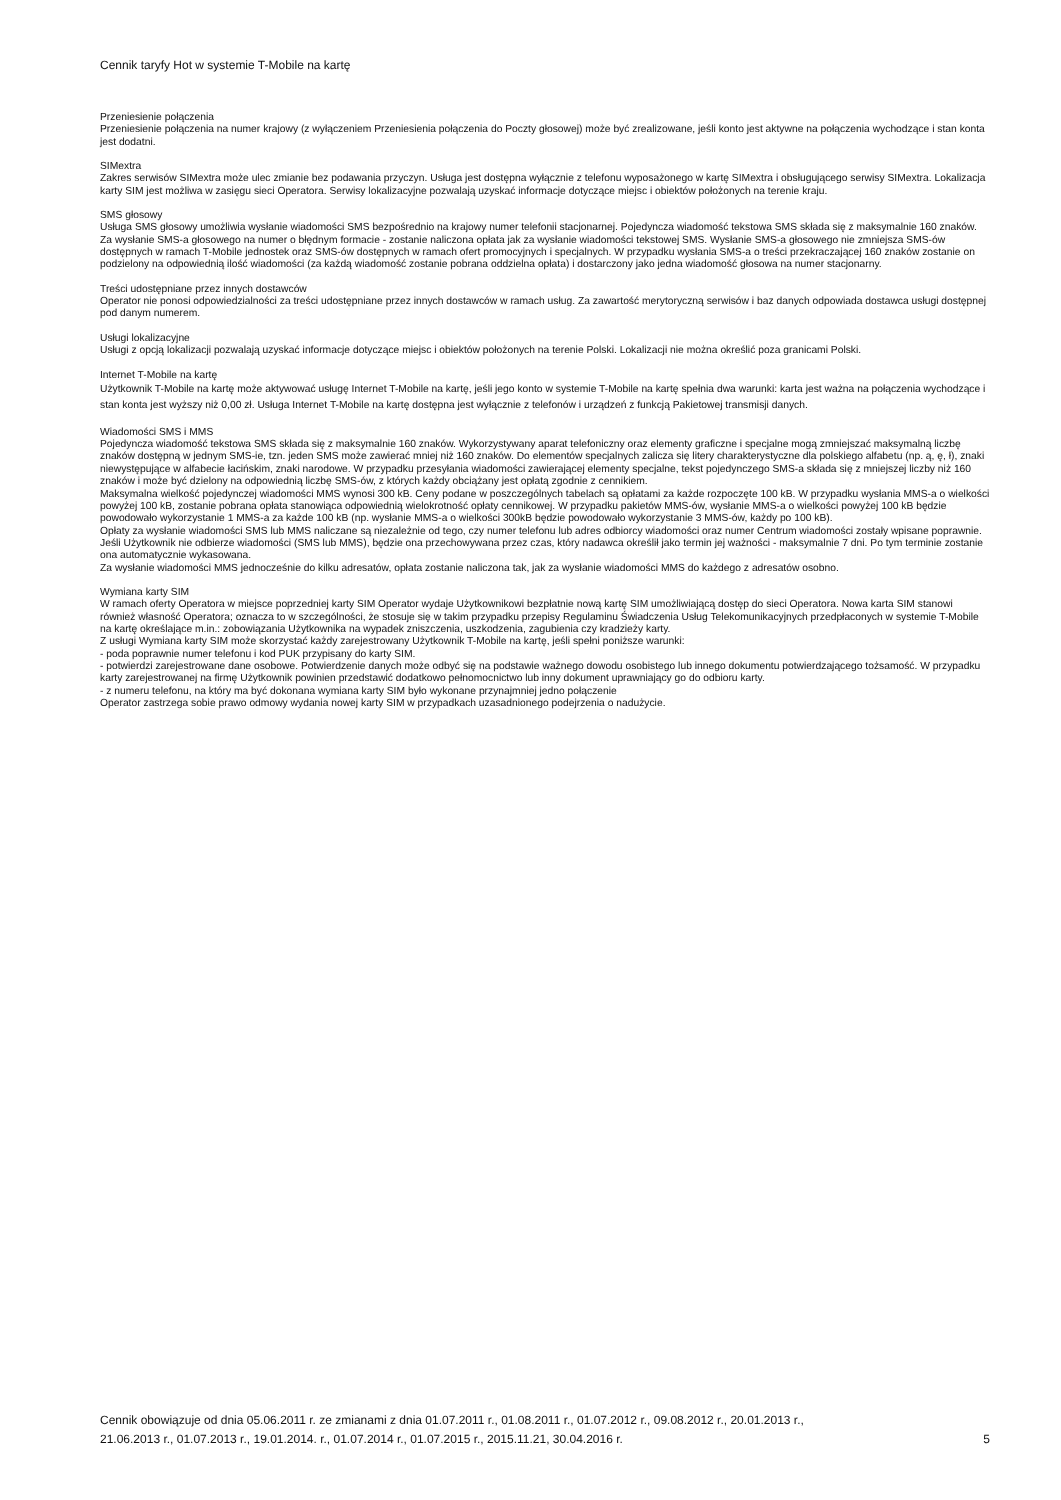Cennik taryfy Hot w systemie T-Mobile na kartę
Przeniesienie połączenia
Przeniesienie połączenia na numer krajowy (z wyłączeniem Przeniesienia połączenia do Poczty głosowej) może być zrealizowane, jeśli konto jest aktywne na połączenia wychodzące i stan konta jest dodatni.
SIMextra
Zakres serwisów SIMextra może ulec zmianie bez podawania przyczyn. Usługa jest dostępna wyłącznie z telefonu wyposażonego w kartę SIMextra i obsługującego serwisy SIMextra. Lokalizacja karty SIM jest możliwa w zasięgu sieci Operatora. Serwisy lokalizacyjne pozwalają uzyskać informacje dotyczące miejsc i obiektów położonych na terenie kraju.
SMS głosowy
Usługa SMS głosowy umożliwia wysłanie wiadomości SMS bezpośrednio na krajowy numer telefonii stacjonarnej. Pojedyncza wiadomość tekstowa SMS składa się z maksymalnie 160 znaków. Za wysłanie SMS-a głosowego na numer o błędnym formacie - zostanie naliczona opłata jak za wysłanie wiadomości tekstowej SMS. Wysłanie SMS-a głosowego nie zmniejsza SMS-ów dostępnych w ramach T-Mobile jednostek oraz SMS-ów dostępnych w ramach ofert promocyjnych i specjalnych. W przypadku wysłania SMS-a o treści przekraczającej 160 znaków zostanie on podzielony na odpowiednią ilość wiadomości (za każdą wiadomość zostanie pobrana oddzielna opłata) i dostarczony jako jedna wiadomość głosowa na numer stacjonarny.
Treści udostępniane przez innych dostawców
Operator nie ponosi odpowiedzialności za treści udostępniane przez innych dostawców w ramach usług. Za zawartość merytoryczną serwisów i baz danych odpowiada dostawca usługi dostępnej pod danym numerem.
Usługi lokalizacyjne
Usługi z opcją lokalizacji pozwalają uzyskać informacje dotyczące miejsc i obiektów położonych na terenie Polski. Lokalizacji nie można określić poza granicami Polski.
Internet T-Mobile na kartę
Użytkownik T-Mobile na kartę może aktywować usługę Internet T-Mobile na kartę, jeśli jego konto w systemie T-Mobile na kartę spełnia dwa warunki: karta jest ważna na połączenia wychodzące i stan konta jest wyższy niż 0,00 zł. Usługa Internet T-Mobile na kartę dostępna jest wyłącznie z telefonów i urządzeń z funkcją Pakietowej transmisji danych.
Wiadomości SMS i MMS
Pojedyncza wiadomość tekstowa SMS składa się z maksymalnie 160 znaków. Wykorzystywany aparat telefoniczny oraz elementy graficzne i specjalne mogą zmniejszać maksymalną liczbę znaków dostępną w jednym SMS-ie, tzn. jeden SMS może zawierać mniej niż 160 znaków. Do elementów specjalnych zalicza się litery charakterystyczne dla polskiego alfabetu (np. ą, ę, ł), znaki niewystępujące w alfabecie łacińskim, znaki narodowe. W przypadku przesyłania wiadomości zawierającej elementy specjalne, tekst pojedynczego SMS-a składa się z mniejszej liczby niż 160 znaków i może być dzielony na odpowiednią liczbę SMS-ów, z których każdy obciążany jest opłatą zgodnie z cennikiem.
Maksymalna wielkość pojedynczej wiadomości MMS wynosi 300 kB. Ceny podane w poszczególnych tabelach są opłatami za każde rozpoczęte 100 kB. W przypadku wysłania MMS-a o wielkości powyżej 100 kB, zostanie pobrana opłata stanowiąca odpowiednią wielokrotność opłaty cennikowej. W przypadku pakietów MMS-ów, wysłanie MMS-a o wielkości powyżej 100 kB będzie powodowało wykorzystanie 1 MMS-a za każde 100 kB (np. wysłanie MMS-a o wielkości 300kB będzie powodowało wykorzystanie 3 MMS-ów, każdy po 100 kB).
Opłaty za wysłanie wiadomości SMS lub MMS naliczane są niezależnie od tego, czy numer telefonu lub adres odbiorcy wiadomości oraz numer Centrum wiadomości zostały wpisane poprawnie. Jeśli Użytkownik nie odbierze wiadomości (SMS lub MMS), będzie ona przechowywana przez czas, który nadawca określił jako termin jej ważności - maksymalnie 7 dni. Po tym terminie zostanie ona automatycznie wykasowana.
Za wysłanie wiadomości MMS jednocześnie do kilku adresatów, opłata zostanie naliczona tak, jak za wysłanie wiadomości MMS do każdego z adresatów osobno.
Wymiana karty SIM
W ramach oferty Operatora w miejsce poprzedniej karty SIM Operator wydaje Użytkownikowi bezpłatnie nową kartę SIM umożliwiającą dostęp do sieci Operatora. Nowa karta SIM stanowi również własność Operatora; oznacza to w szczególności, że stosuje się w takim przypadku przepisy Regulaminu Świadczenia Usług Telekomunikacyjnych przedpłaconych w systemie T-Mobile na kartę określające m.in.: zobowiązania Użytkownika na wypadek zniszczenia, uszkodzenia, zagubienia czy kradzieży karty.
Z usługi Wymiana karty SIM może skorzystać każdy zarejestrowany Użytkownik T-Mobile na kartę, jeśli spełni poniższe warunki:
- poda poprawnie numer telefonu i kod PUK przypisany do karty SIM.
- potwierdzi zarejestrowane dane osobowe. Potwierdzenie danych może odbyć się na podstawie ważnego dowodu osobistego lub innego dokumentu potwierdzającego tożsamość. W przypadku karty zarejestrowanej na firmę Użytkownik powinien przedstawić dodatkowo pełnomocnictwo lub inny dokument uprawniający go do odbioru karty.
- z numeru telefonu, na który ma być dokonana wymiana karty SIM było wykonane przynajmniej jedno połączenie
Operator zastrzega sobie prawo odmowy wydania nowej karty SIM w przypadkach uzasadnionego podejrzenia o nadużycie.
Cennik obowiązuje od dnia 05.06.2011 r. ze zmianami z dnia 01.07.2011 r., 01.08.2011 r., 01.07.2012 r., 09.08.2012 r., 20.01.2013 r.,
21.06.2013 r., 01.07.2013 r., 19.01.2014. r., 01.07.2014 r., 01.07.2015 r., 2015.11.21, 30.04.2016 r.
5